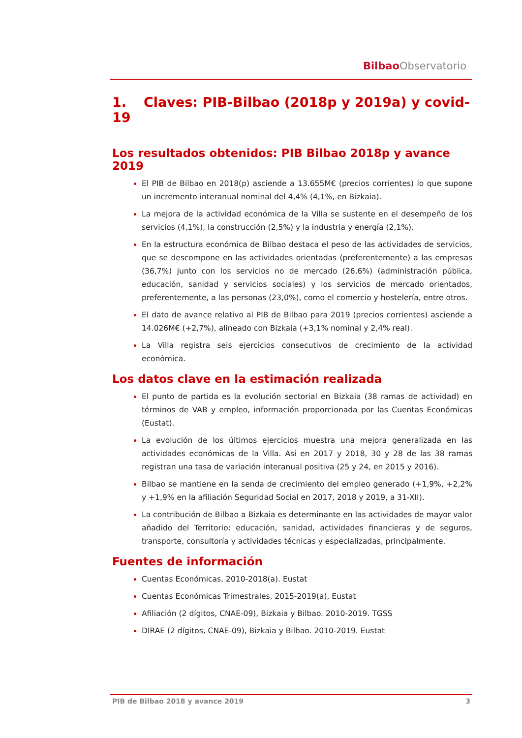Bilbao Observatorio
1. Claves: PIB-Bilbao (2018p y 2019a) y covid-19
Los resultados obtenidos: PIB Bilbao 2018p y avance 2019
El PIB de Bilbao en 2018(p) asciende a 13.655M€ (precios corrientes) lo que supone un incremento interanual nominal del 4,4% (4,1%, en Bizkaia).
La mejora de la actividad económica de la Villa se sustente en el desempeño de los servicios (4,1%), la construcción (2,5%) y la industria y energía (2,1%).
En la estructura económica de Bilbao destaca el peso de las actividades de servicios, que se descompone en las actividades orientadas (preferentemente) a las empresas (36,7%) junto con los servicios no de mercado (26,6%) (administración pública, educación, sanidad y servicios sociales) y los servicios de mercado orientados, preferentemente, a las personas (23,0%), como el comercio y hostelería, entre otros.
El dato de avance relativo al PIB de Bilbao para 2019 (precios corrientes) asciende a 14.026M€ (+2,7%), alineado con Bizkaia (+3,1% nominal y 2,4% real).
La Villa registra seis ejercicios consecutivos de crecimiento de la actividad económica.
Los datos clave en la estimación realizada
El punto de partida es la evolución sectorial en Bizkaia (38 ramas de actividad) en términos de VAB y empleo, información proporcionada por las Cuentas Económicas (Eustat).
La evolución de los últimos ejercicios muestra una mejora generalizada en las actividades económicas de la Villa. Así en 2017 y 2018, 30 y 28 de las 38 ramas registran una tasa de variación interanual positiva (25 y 24, en 2015 y 2016).
Bilbao se mantiene en la senda de crecimiento del empleo generado (+1,9%, +2,2% y +1,9% en la afiliación Seguridad Social en 2017, 2018 y 2019, a 31-XII).
La contribución de Bilbao a Bizkaia es determinante en las actividades de mayor valor añadido del Territorio: educación, sanidad, actividades financieras y de seguros, transporte, consultoría y actividades técnicas y especializadas, principalmente.
Fuentes de información
Cuentas Económicas, 2010-2018(a). Eustat
Cuentas Económicas Trimestrales, 2015-2019(a), Eustat
Afiliación (2 dígitos, CNAE-09), Bizkaia y Bilbao. 2010-2019. TGSS
DIRAE (2 dígitos, CNAE-09), Bizkaia y Bilbao. 2010-2019. Eustat
PIB de Bilbao 2018 y avance 2019 3